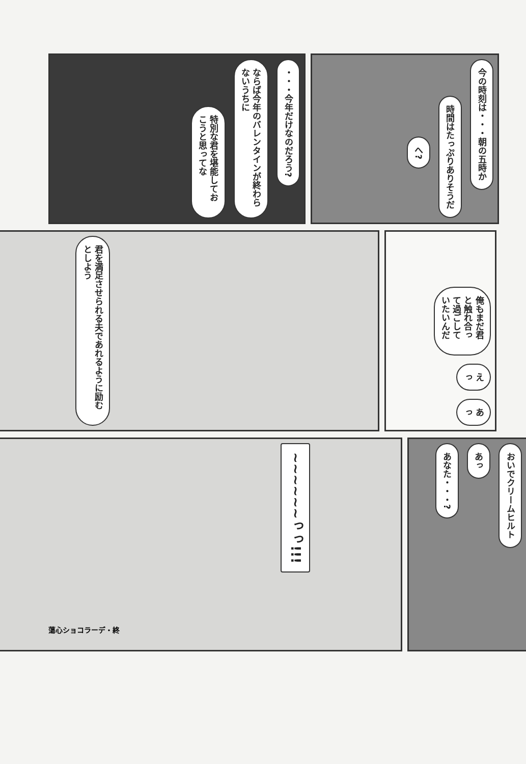・・・今年だけなのだろう?
ならば今年のバレンタインが終わらないうちに
特別な君を堪能しておこうと思ってな
今の時刻は・・・朝の五時か
時間はたっぷりありそうだ
へ?
君を満足させられる夫であれるように励むとしよう
俺もまだ君と触れ合って過ごしていたいんだ
えっ
あっ
~~~~~~っっ!!!
蕩心ショコラーデ・終
おいでクリームヒルト
あっ
あなた・・・?